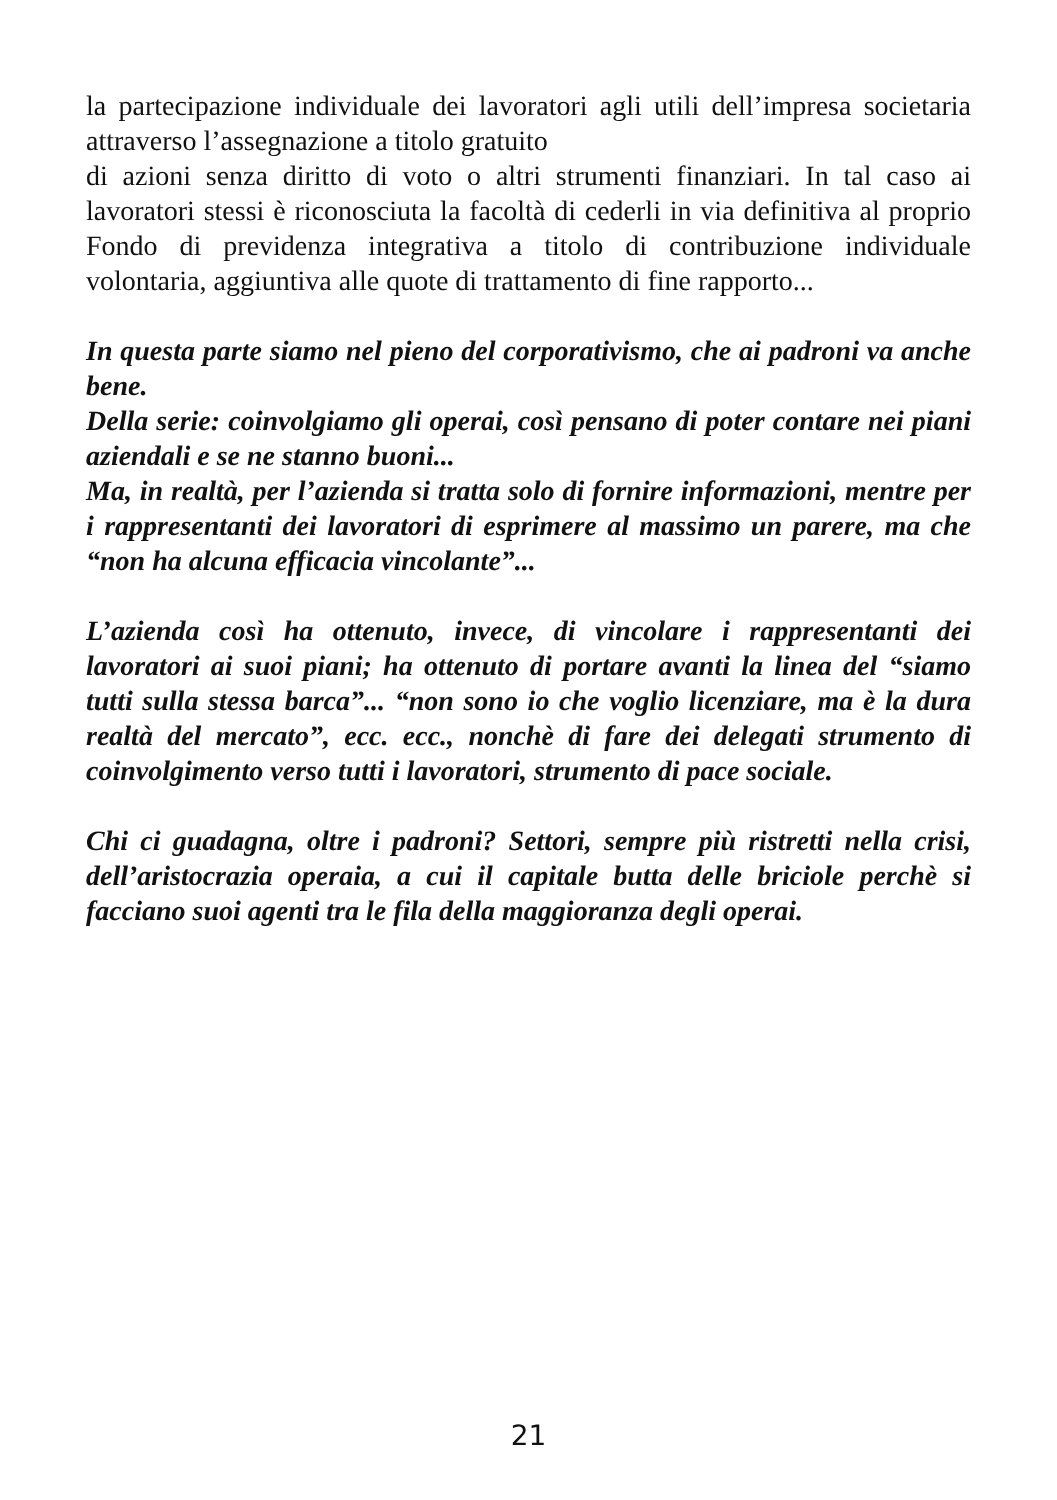la partecipazione individuale dei lavoratori agli utili dell’impresa societaria attraverso l’assegnazione a titolo gratuito
di azioni senza diritto di voto o altri strumenti finanziari. In tal caso ai lavoratori stessi è riconosciuta la facoltà di cederli in via definitiva al proprio Fondo di previdenza integrativa a titolo di contribuzione individuale volontaria, aggiuntiva alle quote di trattamento di fine rapporto...
In questa parte siamo nel pieno del corporativismo, che ai padroni va anche bene.
Della serie: coinvolgiamo gli operai, così pensano di poter contare nei piani aziendali e se ne stanno buoni...
Ma, in realtà, per l’azienda si tratta solo di fornire informazioni, mentre per i rappresentanti dei lavoratori di esprimere al massimo un parere, ma che “non ha alcuna efficacia vincolante”...
L’azienda così ha ottenuto, invece, di vincolare i rappresentanti dei lavoratori ai suoi piani; ha ottenuto di portare avanti la linea del “siamo tutti sulla stessa barca”... “non sono io che voglio licenziare, ma è la dura realtà del mercato”, ecc. ecc., nonchè di fare dei delegati strumento di coinvolgimento verso tutti i lavoratori, strumento di pace sociale.
Chi ci guadagna, oltre i padroni? Settori, sempre più ristretti nella crisi, dell’aristocrazia operaia, a cui il capitale butta delle briciole perchè si facciano suoi agenti tra le fila della maggioranza degli operai.
21